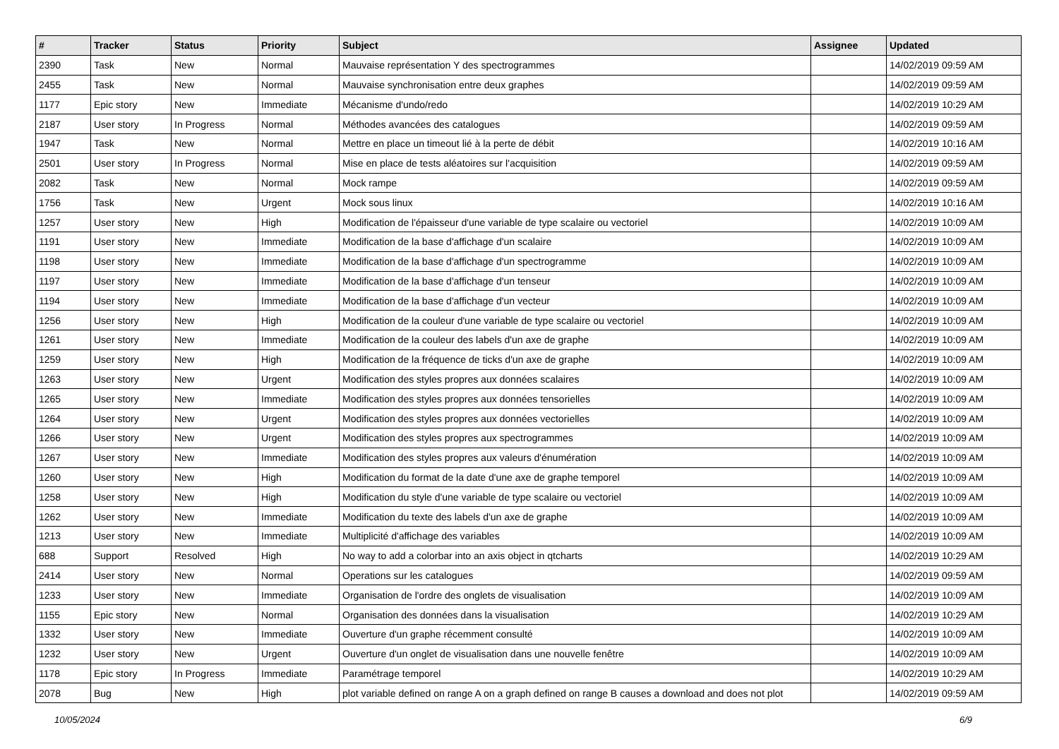| # | Tracker | Status | Priority | Subject | Assignee | Updated |
| --- | --- | --- | --- | --- | --- | --- |
| 2390 | Task | New | Normal | Mauvaise représentation Y des spectrogrammes | | 14/02/2019 09:59 AM |
| 2455 | Task | New | Normal | Mauvaise synchronisation entre deux graphes | | 14/02/2019 09:59 AM |
| 1177 | Epic story | New | Immediate | Mécanisme d'undo/redo | | 14/02/2019 10:29 AM |
| 2187 | User story | In Progress | Normal | Méthodes avancées des catalogues | | 14/02/2019 09:59 AM |
| 1947 | Task | New | Normal | Mettre en place un timeout lié à la perte de débit | | 14/02/2019 10:16 AM |
| 2501 | User story | In Progress | Normal | Mise en place de tests aléatoires sur l'acquisition | | 14/02/2019 09:59 AM |
| 2082 | Task | New | Normal | Mock rampe | | 14/02/2019 09:59 AM |
| 1756 | Task | New | Urgent | Mock sous linux | | 14/02/2019 10:16 AM |
| 1257 | User story | New | High | Modification de l'épaisseur d'une variable de type scalaire ou vectoriel | | 14/02/2019 10:09 AM |
| 1191 | User story | New | Immediate | Modification de la base d'affichage d'un scalaire | | 14/02/2019 10:09 AM |
| 1198 | User story | New | Immediate | Modification de la base d'affichage d'un spectrogramme | | 14/02/2019 10:09 AM |
| 1197 | User story | New | Immediate | Modification de la base d'affichage d'un tenseur | | 14/02/2019 10:09 AM |
| 1194 | User story | New | Immediate | Modification de la base d'affichage d'un vecteur | | 14/02/2019 10:09 AM |
| 1256 | User story | New | High | Modification de la couleur d'une variable de type scalaire ou vectoriel | | 14/02/2019 10:09 AM |
| 1261 | User story | New | Immediate | Modification de la couleur des labels d'un axe de graphe | | 14/02/2019 10:09 AM |
| 1259 | User story | New | High | Modification de la fréquence de ticks d'un axe de graphe | | 14/02/2019 10:09 AM |
| 1263 | User story | New | Urgent | Modification des styles propres aux données scalaires | | 14/02/2019 10:09 AM |
| 1265 | User story | New | Immediate | Modification des styles propres aux données tensorielles | | 14/02/2019 10:09 AM |
| 1264 | User story | New | Urgent | Modification des styles propres aux données vectorielles | | 14/02/2019 10:09 AM |
| 1266 | User story | New | Urgent | Modification des styles propres aux spectrogrammes | | 14/02/2019 10:09 AM |
| 1267 | User story | New | Immediate | Modification des styles propres aux valeurs d'énumération | | 14/02/2019 10:09 AM |
| 1260 | User story | New | High | Modification du format de la date d'une axe de graphe temporel | | 14/02/2019 10:09 AM |
| 1258 | User story | New | High | Modification du style d'une variable de type scalaire ou vectoriel | | 14/02/2019 10:09 AM |
| 1262 | User story | New | Immediate | Modification du texte des labels d'un axe de graphe | | 14/02/2019 10:09 AM |
| 1213 | User story | New | Immediate | Multiplicité d'affichage des variables | | 14/02/2019 10:09 AM |
| 688 | Support | Resolved | High | No way to add a colorbar into an axis object in qtcharts | | 14/02/2019 10:29 AM |
| 2414 | User story | New | Normal | Operations sur les catalogues | | 14/02/2019 09:59 AM |
| 1233 | User story | New | Immediate | Organisation de l'ordre des onglets de visualisation | | 14/02/2019 10:09 AM |
| 1155 | Epic story | New | Normal | Organisation des données dans la visualisation | | 14/02/2019 10:29 AM |
| 1332 | User story | New | Immediate | Ouverture d'un graphe récemment consulté | | 14/02/2019 10:09 AM |
| 1232 | User story | New | Urgent | Ouverture d'un onglet de visualisation dans une nouvelle fenêtre | | 14/02/2019 10:09 AM |
| 1178 | Epic story | In Progress | Immediate | Paramétrage temporel | | 14/02/2019 10:29 AM |
| 2078 | Bug | New | High | plot variable defined on range A on a graph defined on range B causes a download and does not plot | | 14/02/2019 09:59 AM |
10/05/2024 6/9